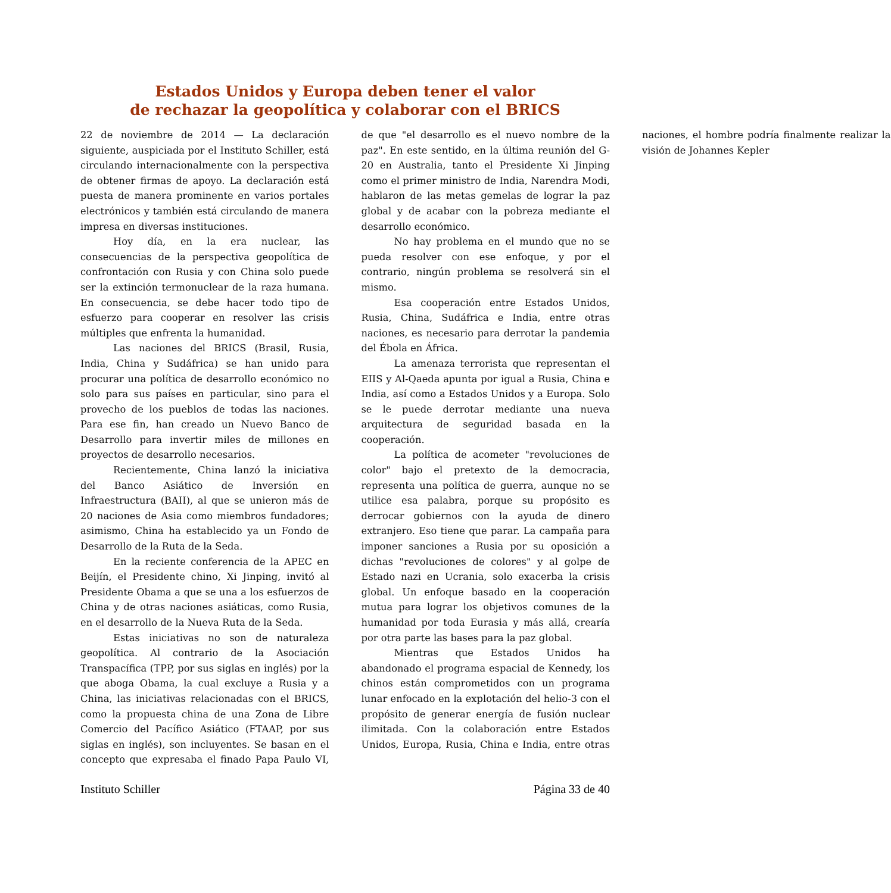Estados Unidos y Europa deben tener el valor
de rechazar la geopolítica y colaborar con el BRICS
22 de noviembre de 2014 — La declaración siguiente, auspiciada por el Instituto Schiller, está circulando internacionalmente con la perspectiva de obtener firmas de apoyo. La declaración está puesta de manera prominente en varios portales electrónicos y también está circulando de manera impresa en diversas instituciones.
Hoy día, en la era nuclear, las consecuencias de la perspectiva geopolítica de confrontación con Rusia y con China solo puede ser la extinción termonuclear de la raza humana. En consecuencia, se debe hacer todo tipo de esfuerzo para cooperar en resolver las crisis múltiples que enfrenta la humanidad.
Las naciones del BRICS (Brasil, Rusia, India, China y Sudáfrica) se han unido para procurar una política de desarrollo económico no solo para sus países en particular, sino para el provecho de los pueblos de todas las naciones. Para ese fin, han creado un Nuevo Banco de Desarrollo para invertir miles de millones en proyectos de desarrollo necesarios.
Recientemente, China lanzó la iniciativa del Banco Asiático de Inversión en Infraestructura (BAII), al que se unieron más de 20 naciones de Asia como miembros fundadores; asimismo, China ha establecido ya un Fondo de Desarrollo de la Ruta de la Seda.
En la reciente conferencia de la APEC en Beijín, el Presidente chino, Xi Jinping, invitó al Presidente Obama a que se una a los esfuerzos de China y de otras naciones asiáticas, como Rusia, en el desarrollo de la Nueva Ruta de la Seda.
Estas iniciativas no son de naturaleza geopolítica. Al contrario de la Asociación Transpacífica (TPP, por sus siglas en inglés) por la que aboga Obama, la cual excluye a Rusia y a China, las iniciativas relacionadas con el BRICS, como la propuesta china de una Zona de Libre Comercio del Pacífico Asiático (FTAAP, por sus siglas en inglés), son incluyentes. Se basan en el concepto que expresaba el finado Papa Paulo VI, de que "el desarrollo es el nuevo nombre de la paz". En este sentido, en la última reunión del G-20 en Australia, tanto el Presidente Xi Jinping como el primer ministro de India, Narendra Modi, hablaron de las metas gemelas de lograr la paz global y de acabar con la pobreza mediante el desarrollo económico.
No hay problema en el mundo que no se pueda resolver con ese enfoque, y por el contrario, ningún problema se resolverá sin el mismo.
Esa cooperación entre Estados Unidos, Rusia, China, Sudáfrica e India, entre otras naciones, es necesario para derrotar la pandemia del Ébola en África.
La amenaza terrorista que representan el EIIS y Al-Qaeda apunta por igual a Rusia, China e India, así como a Estados Unidos y a Europa. Solo se le puede derrotar mediante una nueva arquitectura de seguridad basada en la cooperación.
La política de acometer "revoluciones de color" bajo el pretexto de la democracia, representa una política de guerra, aunque no se utilice esa palabra, porque su propósito es derrocar gobiernos con la ayuda de dinero extranjero. Eso tiene que parar. La campaña para imponer sanciones a Rusia por su oposición a dichas "revoluciones de colores" y al golpe de Estado nazi en Ucrania, solo exacerba la crisis global. Un enfoque basado en la cooperación mutua para lograr los objetivos comunes de la humanidad por toda Eurasia y más allá, crearía por otra parte las bases para la paz global.
Mientras que Estados Unidos ha abandonado el programa espacial de Kennedy, los chinos están comprometidos con un programa lunar enfocado en la explotación del helio-3 con el propósito de generar energía de fusión nuclear ilimitada. Con la colaboración entre Estados Unidos, Europa, Rusia, China e India, entre otras naciones, el hombre podría finalmente realizar la visión de Johannes Kepler
Instituto Schiller Página 33 de 40